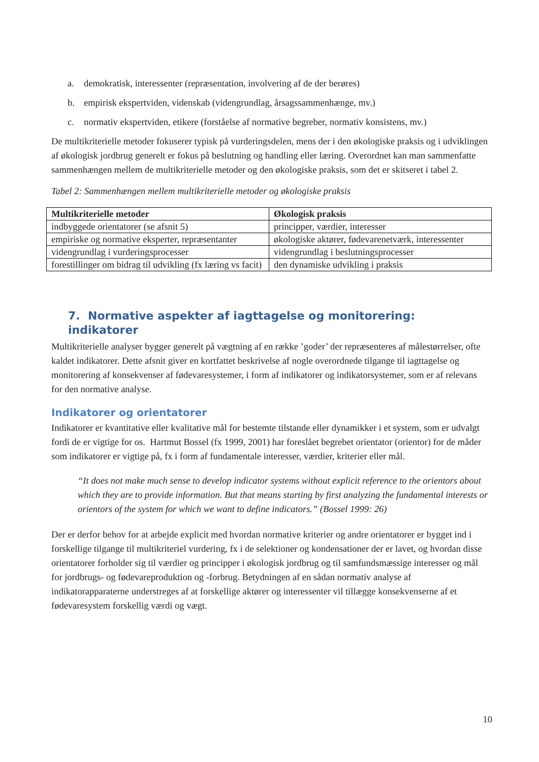a. demokratisk, interessenter (repræsentation, involvering af de der berøres)
b. empirisk ekspertviden, videnskab (videngrundlag, årsagssammenhænge, mv.)
c. normativ ekspertviden, etikere (forståelse af normative begreber, normativ konsistens, mv.)
De multikriterielle metoder fokuserer typisk på vurderingsdelen, mens der i den økologiske praksis og i udviklingen af økologisk jordbrug generelt er fokus på beslutning og handling eller læring. Overordnet kan man sammenfatte sammenhængen mellem de multikriterielle metoder og den økologiske praksis, som det er skitseret i tabel 2.
Tabel 2: Sammenhængen mellem multikriterielle metoder og økologiske praksis
| Multikriterielle metoder | Økologisk praksis |
| --- | --- |
| indbyggede orientatorer (se afsnit 5) | principper, værdier, interesser |
| empiriske og normative eksperter, repræsentanter | økologiske aktører, fødevarenetværk, interessenter |
| videngrundlag i vurderingsprocesser | videngrundlag i beslutningsprocesser |
| forestillinger om bidrag til udvikling (fx læring vs facit) | den dynamiske udvikling i praksis |
7. Normative aspekter af iagttagelse og monitorering: indikatorer
Multikriterielle analyser bygger generelt på vægtning af en række ’goder’ der repræsenteres af målestørrelser, ofte kaldet indikatorer. Dette afsnit giver en kortfattet beskrivelse af nogle overordnede tilgange til iagttagelse og monitorering af konsekvenser af fødevaresystemer, i form af indikatorer og indikatorsystemer, som er af relevans for den normative analyse.
Indikatorer og orientatorer
Indikatorer er kvantitative eller kvalitative mål for bestemte tilstande eller dynamikker i et system, som er udvalgt fordi de er vigtige for os. Hartmut Bossel (fx 1999, 2001) har foreslået begrebet orientator (orientor) for de måder som indikatorer er vigtige på, fx i form af fundamentale interesser, værdier, kriterier eller mål.
“It does not make much sense to develop indicator systems without explicit reference to the orientors about which they are to provide information. But that means starting by first analyzing the fundamental interests or orientors of the system for which we want to define indicators.” (Bossel 1999: 26)
Der er derfor behov for at arbejde explicit med hvordan normative kriterier og andre orientatorer er bygget ind i forskellige tilgange til multikriteriel vurdering, fx i de selektioner og kondensationer der er lavet, og hvordan disse orientatorer forholder sig til værdier og principper i økologisk jordbrug og til samfundsmæssige interesser og mål for jordbrugs- og fødevareproduktion og -forbrug. Betydningen af en sådan normativ analyse af indikatorapparaterne understreges af at forskellige aktører og interessenter vil tillægge konsekvenserne af et fødevaresystem forskellig værdi og vægt.
10